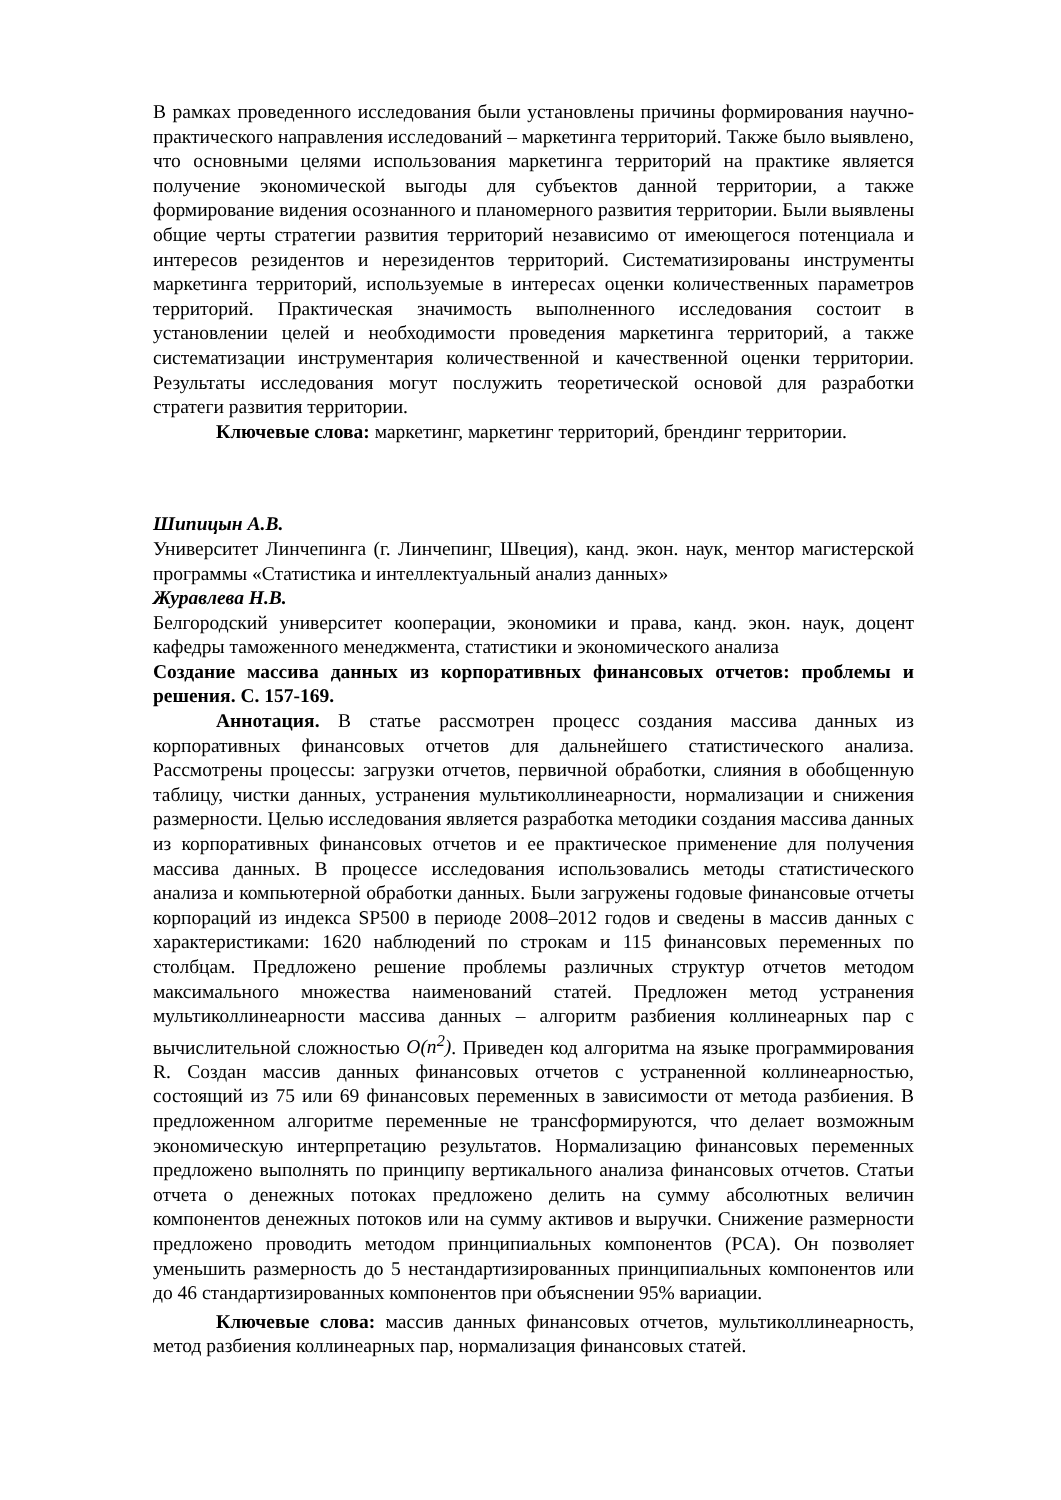В рамках проведенного исследования были установлены причины формирования научно-практического направления исследований – маркетинга территорий. Также было выявлено, что основными целями использования маркетинга территорий на практике является получение экономической выгоды для субъектов данной территории, а также формирование видения осознанного и планомерного развития территории. Были выявлены общие черты стратегии развития территорий независимо от имеющегося потенциала и интересов резидентов и нерезидентов территорий. Систематизированы инструменты маркетинга территорий, используемые в интересах оценки количественных параметров территорий. Практическая значимость выполненного исследования состоит в установлении целей и необходимости проведения маркетинга территорий, а также систематизации инструментария количественной и качественной оценки территории. Результаты исследования могут послужить теоретической основой для разработки стратеги развития территории.
Ключевые слова: маркетинг, маркетинг территорий, брендинг территории.
Шипицын А.В.
Университет Линчепинга (г. Линчепинг, Швеция), канд. экон. наук, ментор магистерской программы «Статистика и интеллектуальный анализ данных»
Журавлева Н.В.
Белгородский университет кооперации, экономики и права, канд. экон. наук, доцент кафедры таможенного менеджмента, статистики и экономического анализа
Создание массива данных из корпоративных финансовых отчетов: проблемы и решения. С. 157-169.
Аннотация. В статье рассмотрен процесс создания массива данных из корпоративных финансовых отчетов для дальнейшего статистического анализа. Рассмотрены процессы: загрузки отчетов, первичной обработки, слияния в обобщенную таблицу, чистки данных, устранения мультиколлинеарности, нормализации и снижения размерности. Целью исследования является разработка методики создания массива данных из корпоративных финансовых отчетов и ее практическое применение для получения массива данных. В процессе исследования использовались методы статистического анализа и компьютерной обработки данных. Были загружены годовые финансовые отчеты корпораций из индекса SP500 в периоде 2008–2012 годов и сведены в массив данных с характеристиками: 1620 наблюдений по строкам и 115 финансовых переменных по столбцам. Предложено решение проблемы различных структур отчетов методом максимального множества наименований статей. Предложен метод устранения мультиколлинеарности массива данных – алгоритм разбиения коллинеарных пар с вычислительной сложностью O(n<sup>2</sup>). Приведен код алгоритма на языке программирования R. Создан массив данных финансовых отчетов с устраненной коллинеарностью, состоящий из 75 или 69 финансовых переменных в зависимости от метода разбиения. В предложенном алгоритме переменные не трансформируются, что делает возможным экономическую интерпретацию результатов. Нормализацию финансовых переменных предложено выполнять по принципу вертикального анализа финансовых отчетов. Статьи отчета о денежных потоках предложено делить на сумму абсолютных величин компонентов денежных потоков или на сумму активов и выручки. Снижение размерности предложено проводить методом принципиальных компонентов (PCA). Он позволяет уменьшить размерность до 5 нестандартизированных принципиальных компонентов или до 46 стандартизированных компонентов при объяснении 95% вариации.
Ключевые слова: массив данных финансовых отчетов, мультиколлинеарность, метод разбиения коллинеарных пар, нормализация финансовых статей.